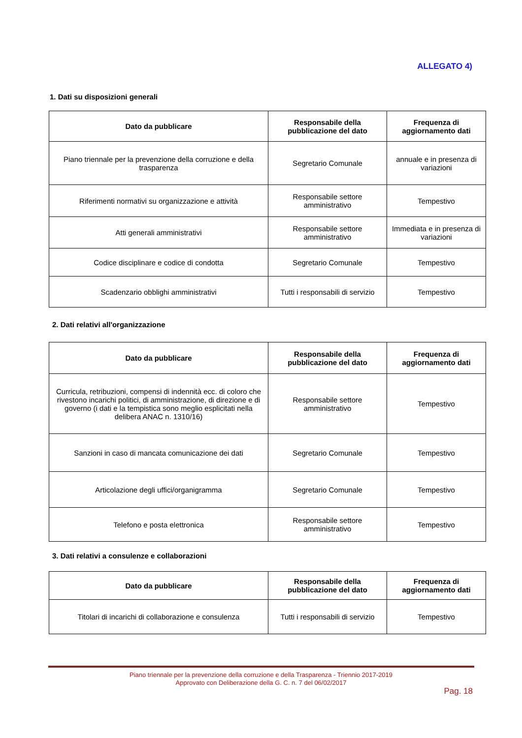ALLEGATO 4)
1. Dati su disposizioni generali
| Dato da pubblicare | Responsabile della pubblicazione del dato | Frequenza di aggiornamento dati |
| --- | --- | --- |
| Piano triennale per la prevenzione della corruzione e della trasparenza | Segretario Comunale | annuale e in presenza di variazioni |
| Riferimenti normativi su organizzazione e attività | Responsabile settore amministrativo | Tempestivo |
| Atti generali amministrativi | Responsabile settore amministrativo | Immediata e in presenza di variazioni |
| Codice disciplinare e codice di condotta | Segretario Comunale | Tempestivo |
| Scadenzario obblighi amministrativi | Tutti i responsabili di servizio | Tempestivo |
2. Dati relativi all'organizzazione
| Dato da pubblicare | Responsabile della pubblicazione del dato | Frequenza di aggiornamento dati |
| --- | --- | --- |
| Curricula, retribuzioni, compensi di indennità ecc. di coloro che rivestono incarichi politici, di amministrazione, di direzione e di governo (i dati e la tempistica sono meglio esplicitati nella delibera ANAC n. 1310/16) | Responsabile settore amministrativo | Tempestivo |
| Sanzioni in caso di mancata comunicazione dei dati | Segretario Comunale | Tempestivo |
| Articolazione degli uffici/organigramma | Segretario Comunale | Tempestivo |
| Telefono e posta elettronica | Responsabile settore amministrativo | Tempestivo |
3. Dati relativi a consulenze e collaborazioni
| Dato da pubblicare | Responsabile della pubblicazione del dato | Frequenza di aggiornamento dati |
| --- | --- | --- |
| Titolari di incarichi di collaborazione e consulenza | Tutti i responsabili di servizio | Tempestivo |
Piano triennale per la prevenzione della corruzione e della Trasparenza - Triennio 2017-2019
Approvato con Deliberazione della G. C. n. 7 del 06/02/2017
Pag. 18